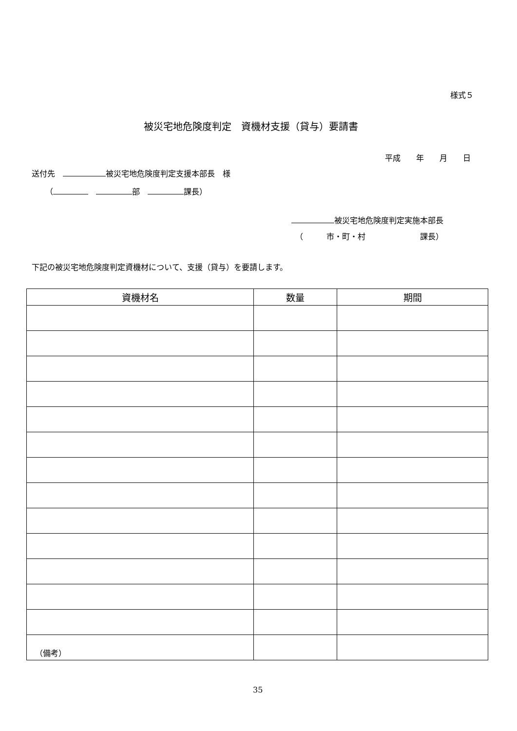様式５
被災宅地危険度判定　資機材支援（貸与）要請書
平成　　年　　月　　日
送付先　 被災宅地危険度判定支援本部長　様
（　 部　 課長）
被災宅地危険度判定実施本部長
（　　　市・町・村　　　　　　　課長）
下記の被災宅地危険度判定資機材について、支援（貸与）を要請します。
| 資機材名 | 数量 | 期間 |
| --- | --- | --- |
（備考）
35